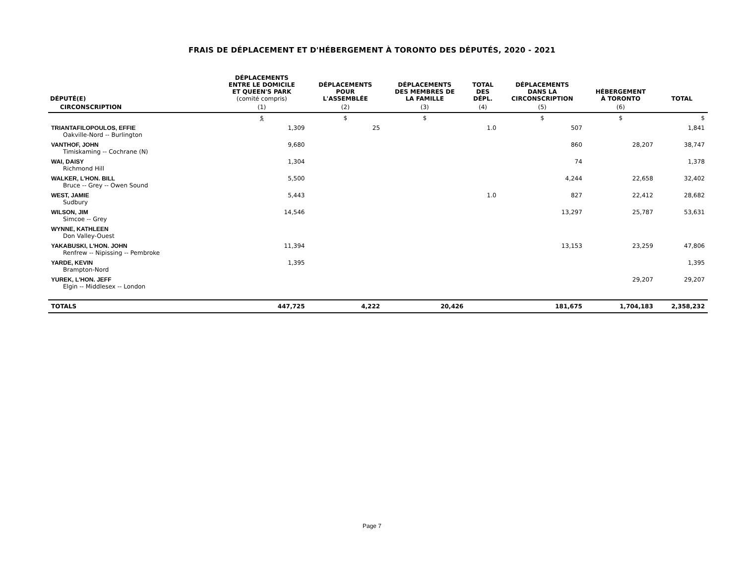FRAIS DE DÉPLACEMENT ET D'HÉBERGEMENT À TORONTO DES DÉPUTÉS, 2020 - 2021
| DÉPUTÉ(E) | DÉPLACEMENTS ENTRE LE DOMICILE ET QUEEN'S PARK (comité compris) | DÉPLACEMENTS POUR L'ASSEMBLÉE | DÉPLACEMENTS DES MEMBRES DE LA FAMILLE | TOTAL DES DÉPL. | DÉPLACEMENTS DANS LA CIRCONSCRIPTION | HÉBERGEMENT À TORONTO | TOTAL |
| --- | --- | --- | --- | --- | --- | --- | --- |
| CIRCONSCRIPTION | (1) | (2) | (3) | (4) | (5) | (6) | |
| | $ | $ | $ | | $ | $ | $ |
| TRIANTAFILOPOULOS, EFFIE Oakville-Nord -- Burlington | 1,309 | 25 | | 1.0 | 507 | | 1,841 |
| VANTHOF, JOHN Timiskaming -- Cochrane (N) | 9,680 | | | | 860 | 28,207 | 38,747 |
| WAI, DAISY Richmond Hill | 1,304 | | | | 74 | | 1,378 |
| WALKER, L'HON. BILL Bruce -- Grey -- Owen Sound | 5,500 | | | | 4,244 | 22,658 | 32,402 |
| WEST, JAMIE Sudbury | 5,443 | | | 1.0 | 827 | 22,412 | 28,682 |
| WILSON, JIM Simcoe -- Grey | 14,546 | | | | 13,297 | 25,787 | 53,631 |
| WYNNE, KATHLEEN Don Valley-Ouest | | | | | | | |
| YAKABUSKI, L'HON. JOHN Renfrew -- Nipissing -- Pembroke | 11,394 | | | | 13,153 | 23,259 | 47,806 |
| YARDE, KEVIN Brampton-Nord | 1,395 | | | | | | 1,395 |
| YUREK, L'HON. JEFF Elgin -- Middlesex -- London | | | | | | 29,207 | 29,207 |
| TOTALS | 447,725 | 4,222 | 20,426 | | 181,675 | 1,704,183 | 2,358,232 |
Page 7